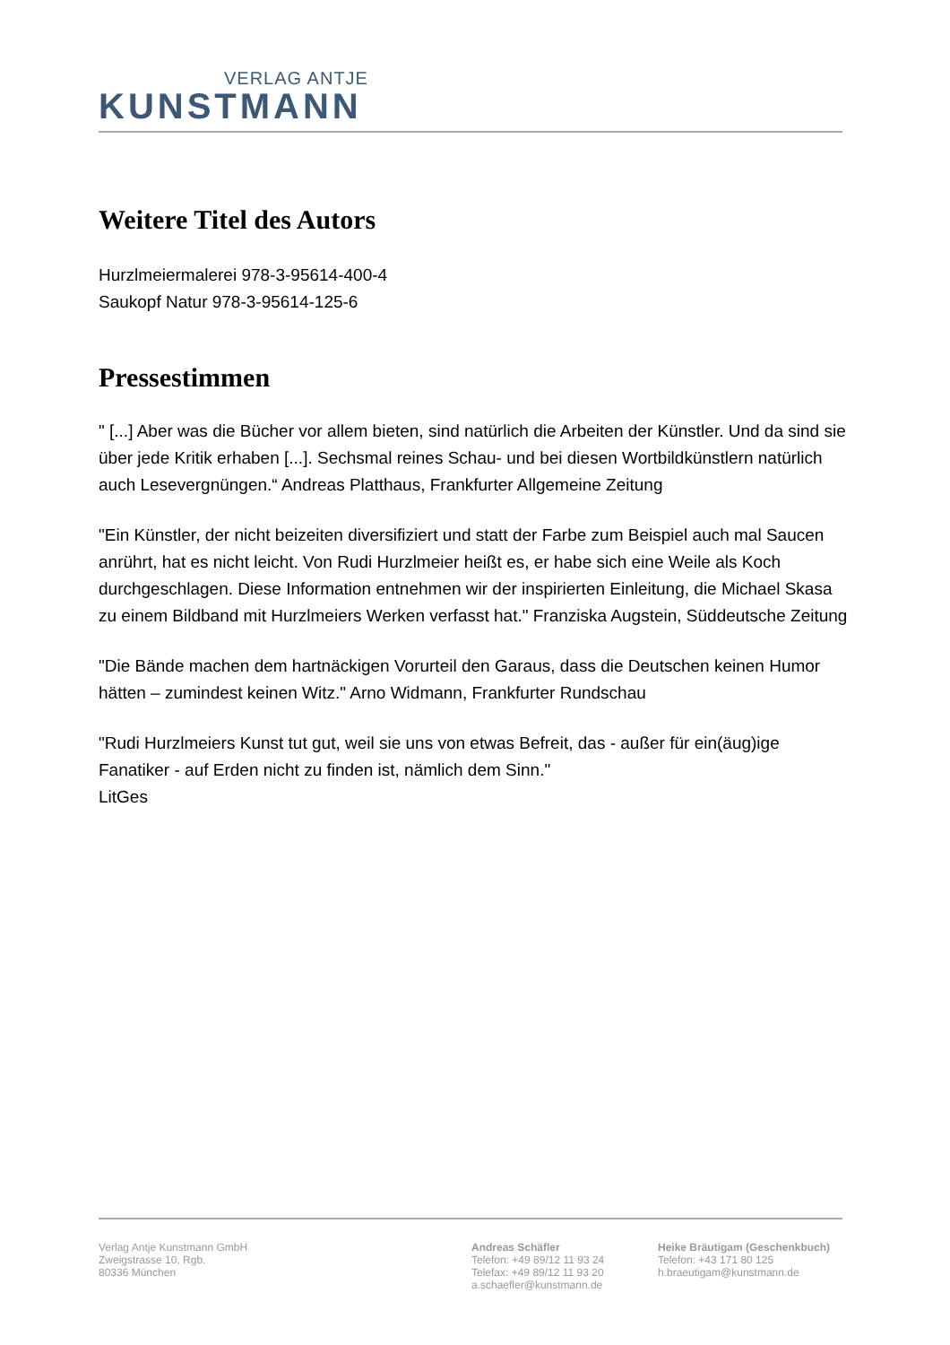VERLAG ANTJE
KUNSTMANN
Weitere Titel des Autors
Hurzlmeiermalerei 978-3-95614-400-4
Saukopf Natur 978-3-95614-125-6
Pressestimmen
" [...] Aber was die Bücher vor allem bieten, sind natürlich die Arbeiten der Künstler. Und da sind sie über jede Kritik erhaben [...]. Sechsmal reines Schau- und bei diesen Wortbildkünstlern natürlich auch Lesevergnüngen.“ Andreas Platthaus, Frankfurter Allgemeine Zeitung
"Ein Künstler, der nicht beizeiten diversifiziert und statt der Farbe zum Beispiel auch mal Saucen anrührt, hat es nicht leicht. Von Rudi Hurzlmeier heißt es, er habe sich eine Weile als Koch durchgeschlagen. Diese Information entnehmen wir der inspirierten Einleitung, die Michael Skasa zu einem Bildband mit Hurzlmeiers Werken verfasst hat." Franziska Augstein, Süddeutsche Zeitung
"Die Bände machen dem hartnäckigen Vorurteil den Garaus, dass die Deutschen keinen Humor hätten – zumindest keinen Witz." Arno Widmann, Frankfurter Rundschau
"Rudi Hurzlmeiers Kunst tut gut, weil sie uns von etwas Befreit, das - außer für ein(äug)ige Fanatiker - auf Erden nicht zu finden ist, nämlich dem Sinn."
LitGes
Verlag Antje Kunstmann GmbH
Zweigstrasse 10, Rgb.
80336 München
Andreas Schäfler
Telefon: +49 89/12 11 93 24
Telefax: +49 89/12 11 93 20
a.schaefler@kunstmann.de
Heike Bräutigam (Geschenkbuch)
Telefon: +43 171 80 125
h.braeutigam@kunstmann.de